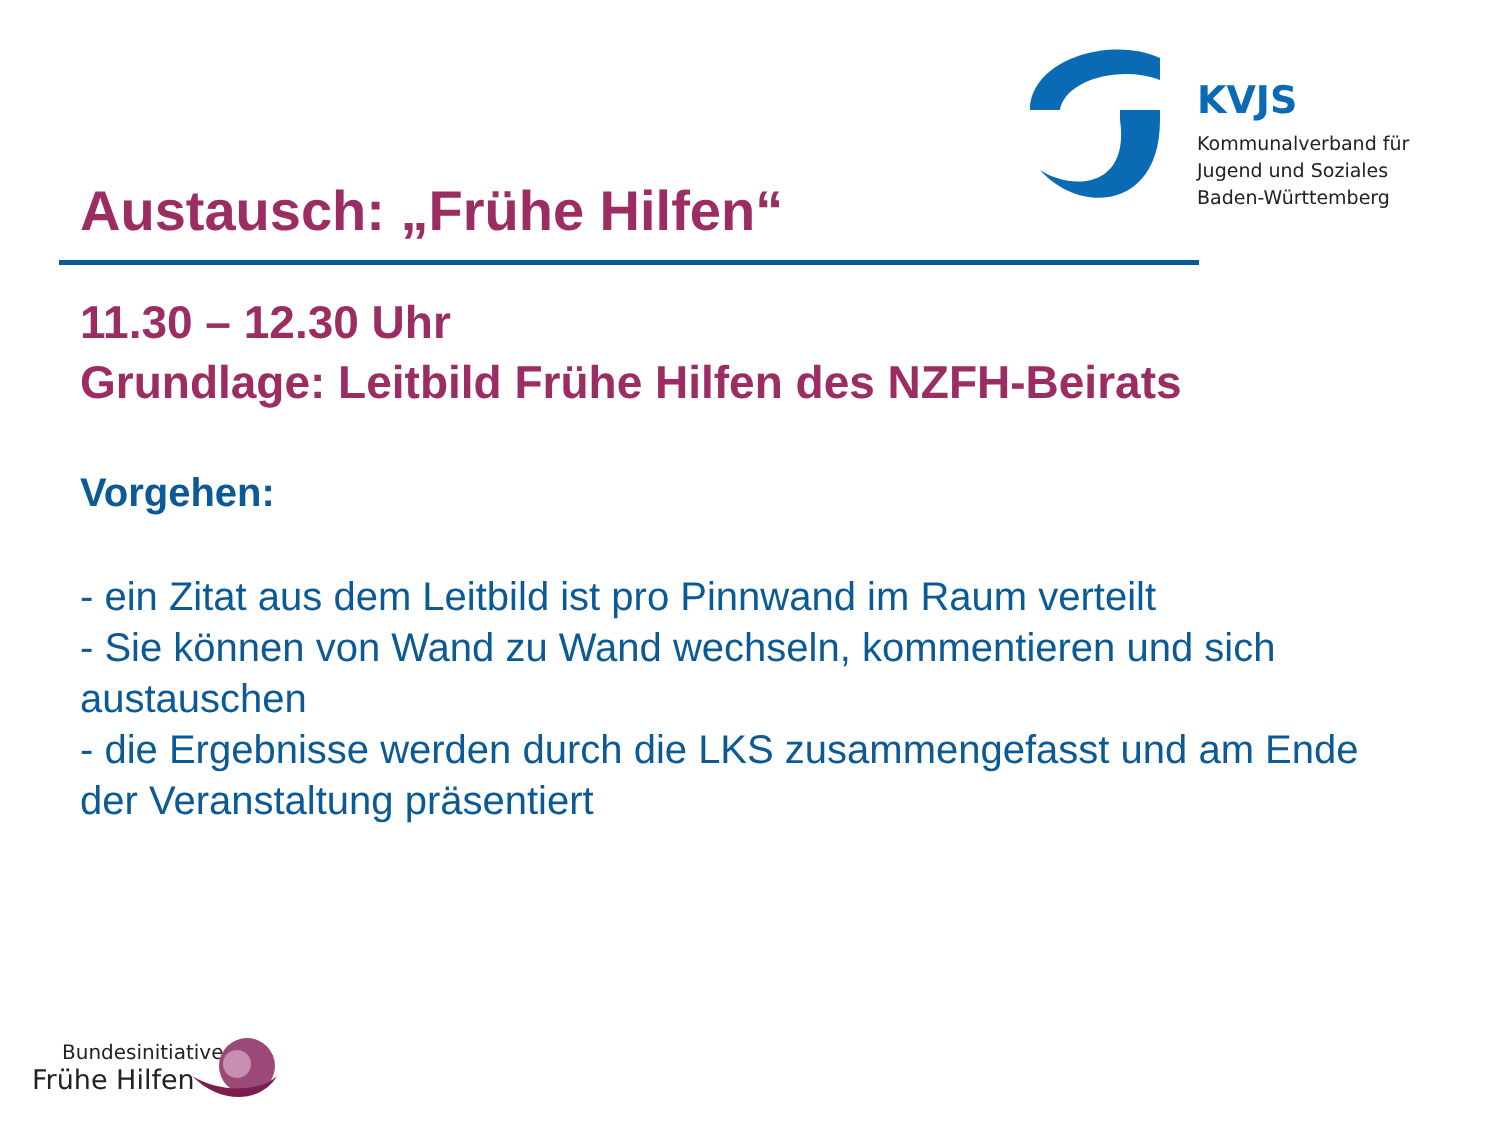KVJS
Kommunalverband für
Jugend und Soziales
Baden-Württemberg
Austausch: „Frühe Hilfen“
11.30 – 12.30 Uhr
Grundlage: Leitbild Frühe Hilfen des NZFH-Beirats
Vorgehen:
- ein Zitat aus dem Leitbild ist pro Pinnwand im Raum verteilt
- Sie können von Wand zu Wand wechseln, kommentieren und sich austauschen
- die Ergebnisse werden durch die LKS zusammengefasst und am Ende der Veranstaltung präsentiert
Bundesinitiative
Frühe Hilfen